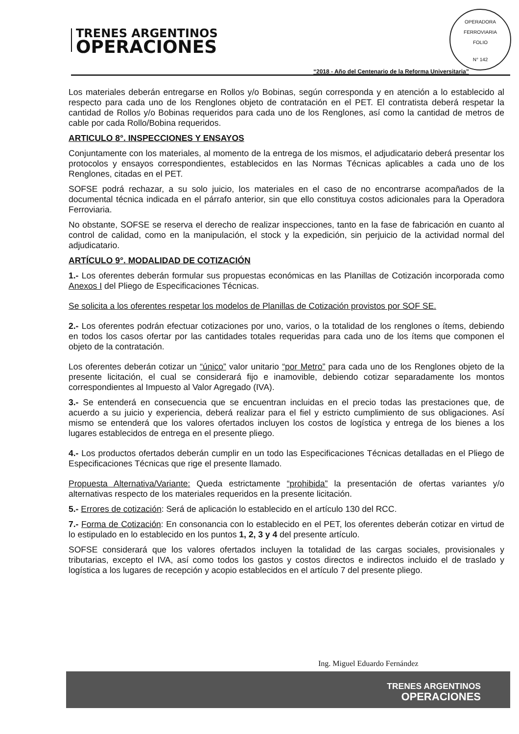TRENES ARGENTINOS
OPERACIONES
OPERADORA FERROVIARIA
FOLIO
N° 142
“2018 - Año del Centenario de la Reforma Universitaria”
Los materiales deberán entregarse en Rollos y/o Bobinas, según corresponda y en atención a lo establecido al respecto para cada uno de los Renglones objeto de contratación en el PET. El contratista deberá respetar la cantidad de Rollos y/o Bobinas requeridos para cada uno de los Renglones, así como la cantidad de metros de cable por cada Rollo/Bobina requeridos.
ARTICULO 8°. INSPECCIONES Y ENSAYOS
Conjuntamente con los materiales, al momento de la entrega de los mismos, el adjudicatario deberá presentar los protocolos y ensayos correspondientes, establecidos en las Normas Técnicas aplicables a cada uno de los Renglones, citadas en el PET.
SOFSE podrá rechazar, a su solo juicio, los materiales en el caso de no encontrarse acompañados de la documental técnica indicada en el párrafo anterior, sin que ello constituya costos adicionales para la Operadora Ferroviaria.
No obstante, SOFSE se reserva el derecho de realizar inspecciones, tanto en la fase de fabricación en cuanto al control de calidad, como en la manipulación, el stock y la expedición, sin perjuicio de la actividad normal del adjudicatario.
ARTÍCULO 9°. MODALIDAD DE COTIZACIÓN
1.- Los oferentes deberán formular sus propuestas económicas en las Planillas de Cotización incorporada como Anexos I del Pliego de Especificaciones Técnicas.
Se solicita a los oferentes respetar los modelos de Planillas de Cotización provistos por SOF SE.
2.- Los oferentes podrán efectuar cotizaciones por uno, varios, o la totalidad de los renglones o ítems, debiendo en todos los casos ofertar por las cantidades totales requeridas para cada uno de los ítems que componen el objeto de la contratación.
Los oferentes deberán cotizar un “único” valor unitario “por Metro” para cada uno de los Renglones objeto de la presente licitación, el cual se considerará fijo e inamovible, debiendo cotizar separadamente los montos correspondientes al Impuesto al Valor Agregado (IVA).
3.- Se entenderá en consecuencia que se encuentran incluidas en el precio todas las prestaciones que, de acuerdo a su juicio y experiencia, deberá realizar para el fiel y estricto cumplimiento de sus obligaciones. Así mismo se entenderá que los valores ofertados incluyen los costos de logística y entrega de los bienes a los lugares establecidos de entrega en el presente pliego.
4.- Los productos ofertados deberán cumplir en un todo las Especificaciones Técnicas detalladas en el Pliego de Especificaciones Técnicas que rige el presente llamado.
Propuesta Alternativa/Variante: Queda estrictamente “prohibida” la presentación de ofertas variantes y/o alternativas respecto de los materiales requeridos en la presente licitación.
5.- Errores de cotización: Será de aplicación lo establecido en el artículo 130 del RCC.
7.- Forma de Cotización: En consonancia con lo establecido en el PET, los oferentes deberán cotizar en virtud de lo estipulado en lo establecido en los puntos 1, 2, 3 y 4 del presente artículo.
SOFSE considerará que los valores ofertados incluyen la totalidad de las cargas sociales, provisionales y tributarias, excepto el IVA, así como todos los gastos y costos directos e indirectos incluido el de traslado y logística a los lugares de recepción y acopio establecidos en el artículo 7 del presente pliego.
Ing. Miguel Eduardo Fernández
TRENES ARGENTINOS
OPERACIONES